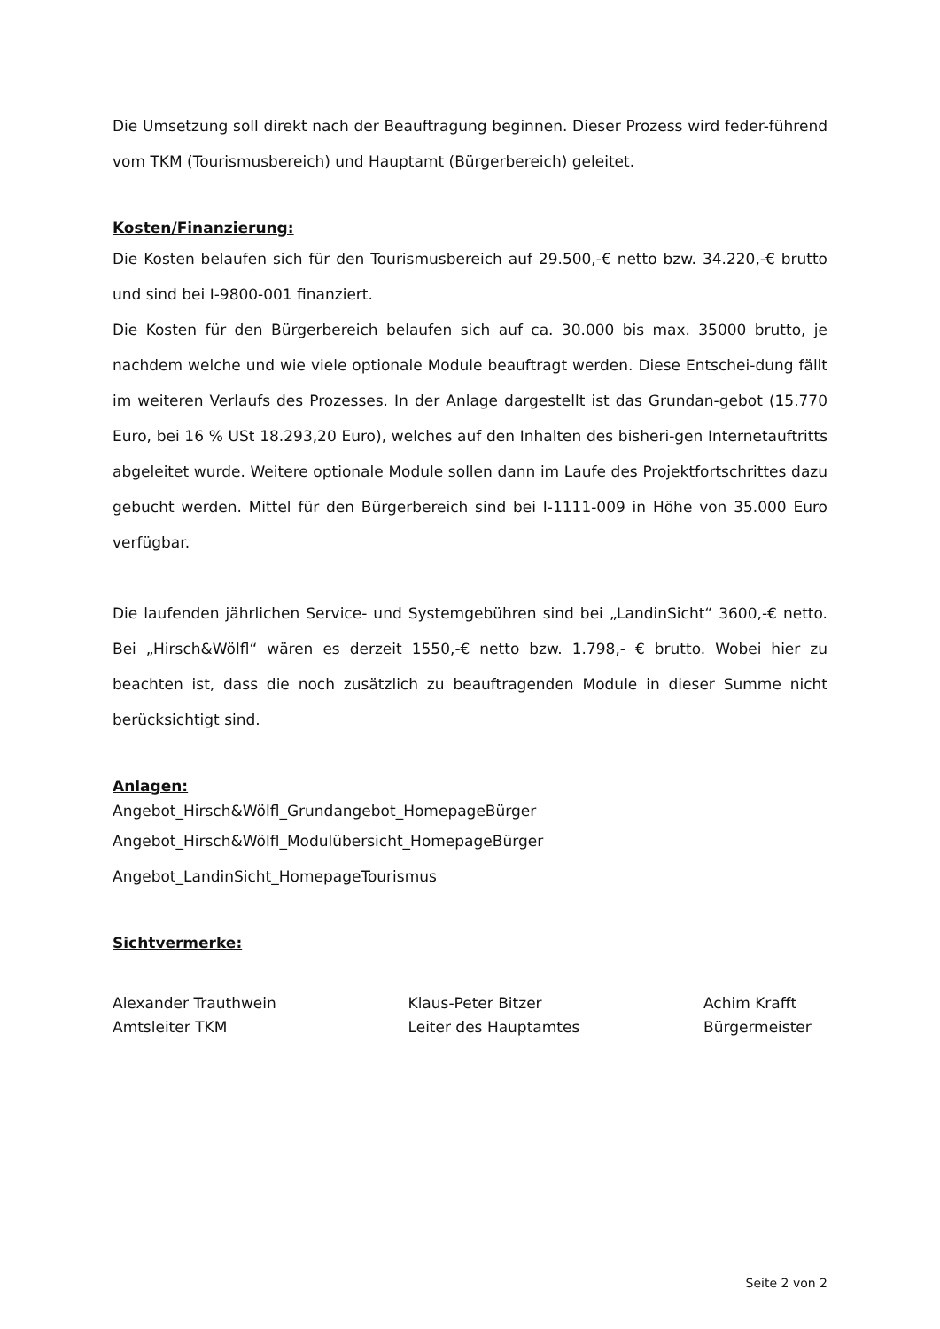Die Umsetzung soll direkt nach der Beauftragung beginnen. Dieser Prozess wird feder-führend vom TKM (Tourismusbereich) und Hauptamt (Bürgerbereich) geleitet.
Kosten/Finanzierung:
Die Kosten belaufen sich für den Tourismusbereich auf 29.500,-€ netto bzw. 34.220,-€ brutto und sind bei I-9800-001 finanziert.
Die Kosten für den Bürgerbereich belaufen sich auf ca. 30.000 bis max. 35000 brutto, je nachdem welche und wie viele optionale Module beauftragt werden. Diese Entschei-dung fällt im weiteren Verlaufs des Prozesses. In der Anlage dargestellt ist das Grundan-gebot (15.770 Euro, bei 16 % USt 18.293,20 Euro), welches auf den Inhalten des bisheri-gen Internetauftritts abgeleitet wurde. Weitere optionale Module sollen dann im Laufe des Projektfortschrittes dazu gebucht werden. Mittel für den Bürgerbereich sind bei I-1111-009 in Höhe von 35.000 Euro verfügbar.
Die laufenden jährlichen Service- und Systemgebühren sind bei „LandinSicht“ 3600,-€ netto. Bei „Hirsch&Wölfl“ wären es derzeit 1550,-€ netto bzw. 1.798,- € brutto. Wobei hier zu beachten ist, dass die noch zusätzlich zu beauftragenden Module in dieser Summe nicht berücksichtigt sind.
Anlagen:
Angebot_Hirsch&Wölfl_Grundangebot_HomepageBürger
Angebot_Hirsch&Wölfl_Modulübersicht_HomepageBürger
Angebot_LandinSicht_HomepageTourismus
Sichtvermerke:
Alexander Trauthwein
Amtsleiter TKM
Klaus-Peter Bitzer
Leiter des Hauptamtes
Achim Krafft
Bürgermeister
Seite 2 von 2